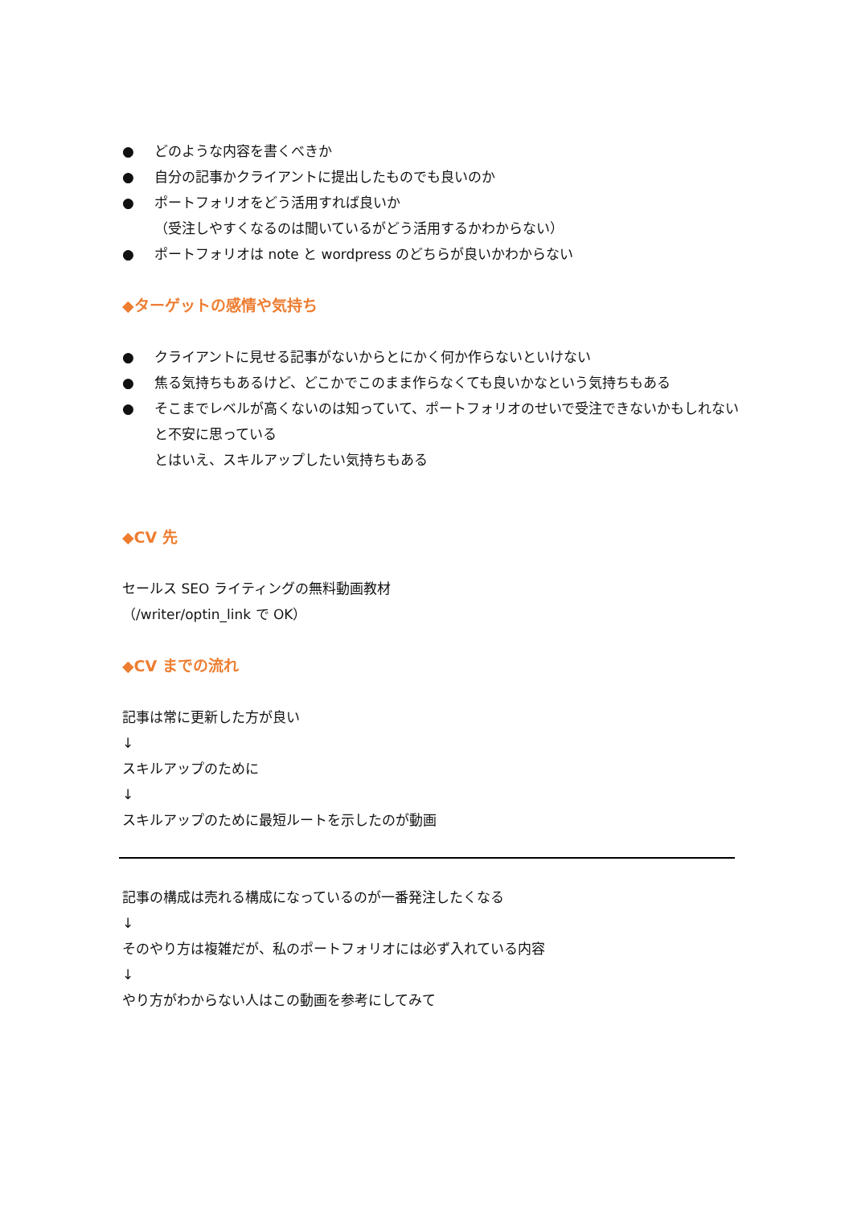● どのような内容を書くべきか
● 自分の記事かクライアントに提出したものでも良いのか
● ポートフォリオをどう活用すれば良いか
（受注しやすくなるのは聞いているがどう活用するかわからない）
● ポートフォリオは note と wordpress のどちらが良いかわからない
◆ターゲットの感情や気持ち
● クライアントに見せる記事がないからとにかく何か作らないといけない
● 焦る気持ちもあるけど、どこかでこのまま作らなくても良いかなという気持ちもある
● そこまでレベルが高くないのは知っていて、ポートフォリオのせいで受注できないかもしれないと不安に思っている
とはいえ、スキルアップしたい気持ちもある
◆CV 先
セールス SEO ライティングの無料動画教材
（/writer/optin_link で OK）
◆CV までの流れ
記事は常に更新した方が良い
↓
スキルアップのために
↓
スキルアップのために最短ルートを示したのが動画
記事の構成は売れる構成になっているのが一番発注したくなる
↓
そのやり方は複雑だが、私のポートフォリオには必ず入れている内容
↓
やり方がわからない人はこの動画を参考にしてみて